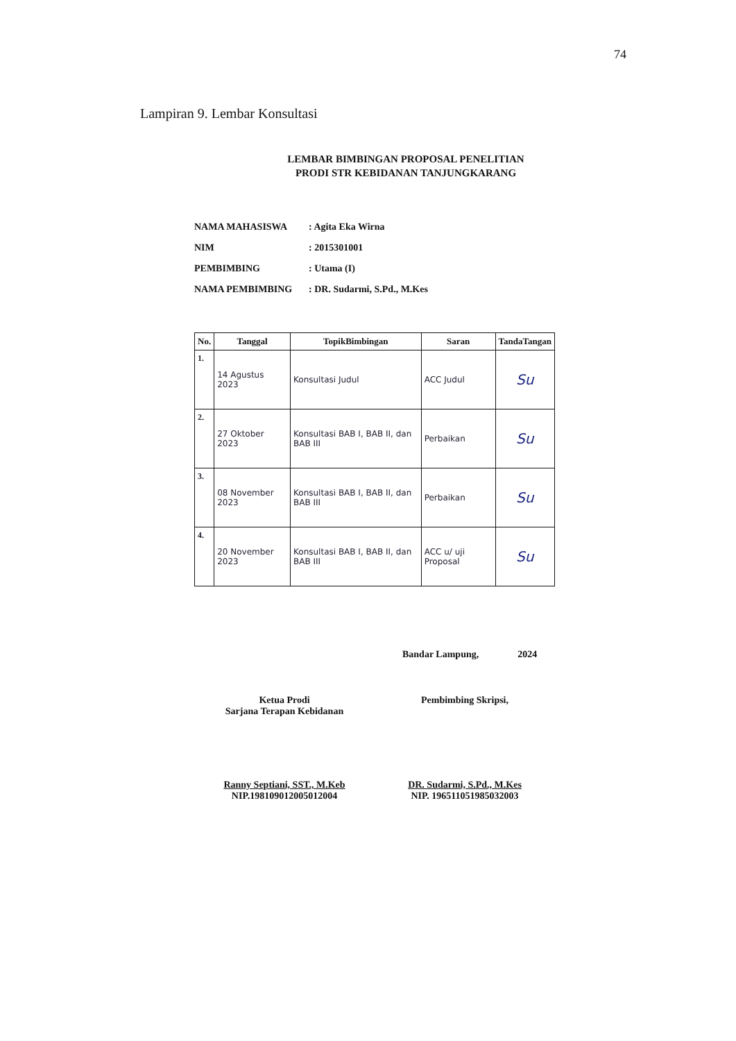74
Lampiran 9. Lembar Konsultasi
LEMBAR BIMBINGAN PROPOSAL PENELITIAN
PRODI STR KEBIDANAN TANJUNGKARANG
NAMA MAHASISWA : Agita Eka Wirna
NIM : 2015301001
PEMBIMBING : Utama (I)
NAMA PEMBIMBING : DR. Sudarmi, S.Pd., M.Kes
| No. | Tanggal | TopikBimbingan | Saran | TandaTangan |
| --- | --- | --- | --- | --- |
| 1. | 14 Agustus 2023 | Konsultasi Judul | ACC Judul | Su |
| 2. | 27 Oktober 2023 | Konsultasi BAB I, BAB II, dan BAB III | Perbaikan | Su |
| 3. | 08 November 2023 | Konsultasi BAB I, BAB II, dan BAB III | Perbaikan | Su |
| 4. | 20 November 2023 | Konsultasi BAB I, BAB II, dan BAB III | ACC u/ uji Proposal | Su |
Bandar Lampung, 2024
Ketua Prodi
Sarjana Terapan Kebidanan
Ranny Septiani, SST., M.Keb
NIP.198109012005012004
Pembimbing Skripsi,
DR. Sudarmi, S.Pd., M.Kes
NIP. 196511051985032003